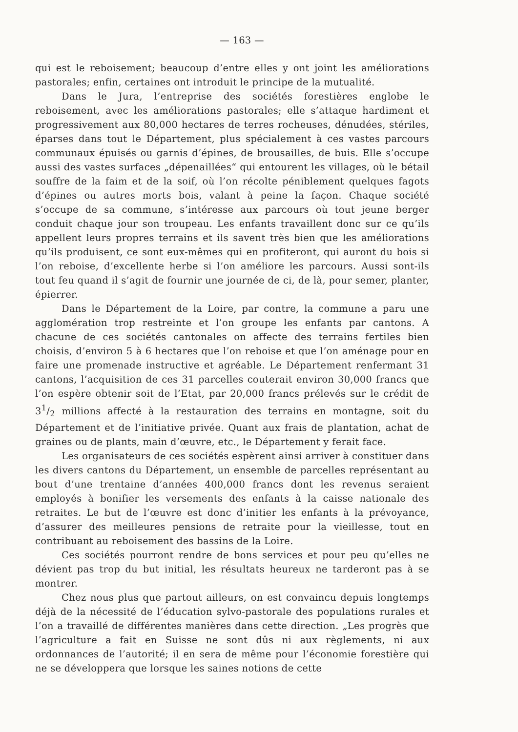— 163 —
qui est le reboisement; beaucoup d’entre elles y ont joint les améliorations pastorales; enfin, certaines ont introduit le principe de la mutualité.
Dans le Jura, l’entreprise des sociétés forestières englobe le reboisement, avec les améliorations pastorales; elle s’attaque hardiment et progressivement aux 80,000 hectares de terres rocheuses, dénudées, stériles, éparses dans tout le Département, plus spécialement à ces vastes parcours communaux épuisés ou garnis d’épines, de brousailles, de buis. Elle s’occupe aussi des vastes surfaces „dépenaillées“ qui entourent les villages, où le bétail souffre de la faim et de la soif, où l’on récolte péniblement quelques fagots d’épines ou autres morts bois, valant à peine la façon. Chaque société s’occupe de sa commune, s’intéresse aux parcours où tout jeune berger conduit chaque jour son troupeau. Les enfants travaillent donc sur ce qu’ils appellent leurs propres terrains et ils savent très bien que les améliorations qu’ils produisent, ce sont eux-mêmes qui en profiteront, qui auront du bois si l’on reboise, d’excellente herbe si l’on améliore les parcours. Aussi sont-ils tout feu quand il s’agit de fournir une journée de ci, de là, pour semer, planter, épierrer.
Dans le Département de la Loire, par contre, la commune a paru une agglomération trop restreinte et l’on groupe les enfants par cantons. A chacune de ces sociétés cantonales on affecte des terrains fertiles bien choisis, d’environ 5 à 6 hectares que l’on reboise et que l’on aménage pour en faire une promenade instructive et agréable. Le Département renfermant 31 cantons, l’acquisition de ces 31 parcelles couterait environ 30,000 francs que l’on espère obtenir soit de l’Etat, par 20,000 francs prélevés sur le crédit de 31/2 millions affecté à la restauration des terrains en montagne, soit du Département et de l’initiative privée. Quant aux frais de plantation, achat de graines ou de plants, main d’œuvre, etc., le Département y ferait face.
Les organisateurs de ces sociétés espèrent ainsi arriver à constituer dans les divers cantons du Département, un ensemble de parcelles représentant au bout d’une trentaine d’années 400,000 francs dont les revenus seraient employés à bonifier les versements des enfants à la caisse nationale des retraites. Le but de l’œuvre est donc d’initier les enfants à la prévoyance, d’assurer des meilleures pensions de retraite pour la vieillesse, tout en contribuant au reboisement des bassins de la Loire.
Ces sociétés pourront rendre de bons services et pour peu qu’elles ne dévient pas trop du but initial, les résultats heureux ne tarderont pas à se montrer.
Chez nous plus que partout ailleurs, on est convaincu depuis longtemps déjà de la nécessité de l’éducation sylvo-pastorale des populations rurales et l’on a travaillé de différentes manières dans cette direction. „Les progrès que l’agriculture a fait en Suisse ne sont dûs ni aux règlements, ni aux ordonnances de l’autorité; il en sera de même pour l’économie forestière qui ne se développera que lorsque les saines notions de cette